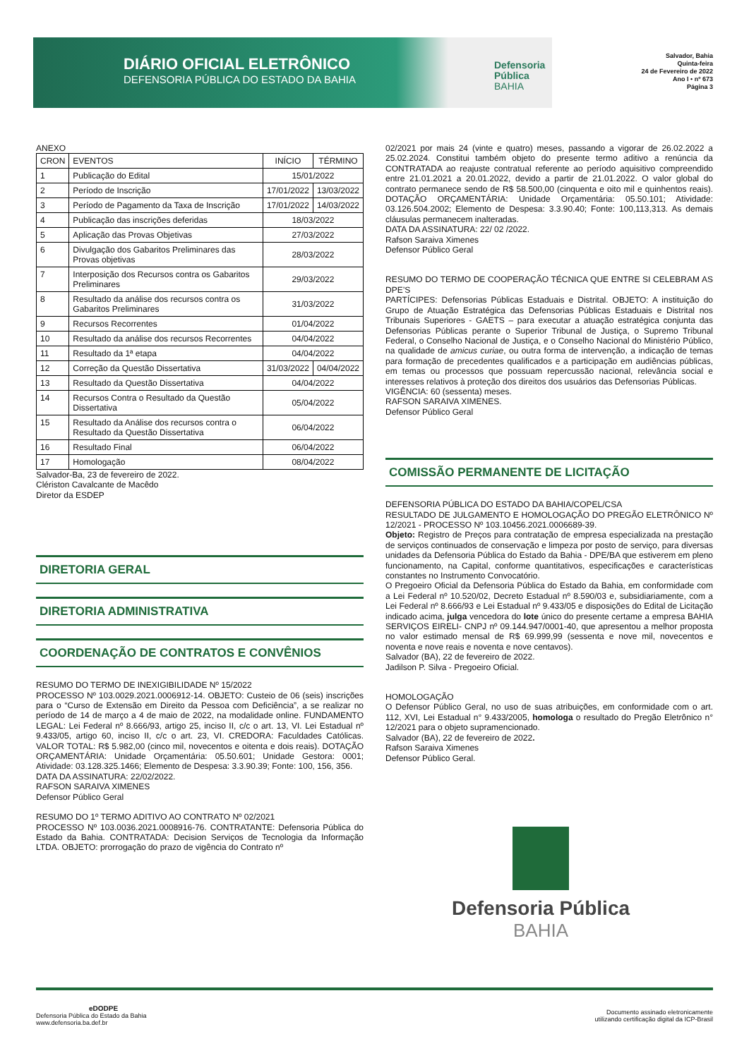DIÁRIO OFICIAL ELETRÔNICO
DEFENSORIA PÚBLICA DO ESTADO DA BAHIA
Defensoria
Pública
BAHIA
Salvador, Bahia
Quinta-feira
24 de Fevereiro de 2022
Ano I • nº 673
Página 3
ANEXO
| CRON | EVENTOS | INÍCIO | TÉRMINO |
| --- | --- | --- | --- |
| 1 | Publicação do Edital | 15/01/2022 | |
| 2 | Período de Inscrição | 17/01/2022 | 13/03/2022 |
| 3 | Período de Pagamento da Taxa de Inscrição | 17/01/2022 | 14/03/2022 |
| 4 | Publicação das inscrições deferidas | 18/03/2022 | |
| 5 | Aplicação das Provas Objetivas | 27/03/2022 | |
| 6 | Divulgação dos Gabaritos Preliminares das Provas objetivas | 28/03/2022 | |
| 7 | Interposição dos Recursos contra os Gabaritos Preliminares | 29/03/2022 | |
| 8 | Resultado da análise dos recursos contra os Gabaritos Preliminares | 31/03/2022 | |
| 9 | Recursos Recorrentes | 01/04/2022 | |
| 10 | Resultado da análise dos recursos Recorrentes | 04/04/2022 | |
| 11 | Resultado da 1ª etapa | 04/04/2022 | |
| 12 | Correção da Questão Dissertativa | 31/03/2022 | 04/04/2022 |
| 13 | Resultado da Questão Dissertativa | 04/04/2022 | |
| 14 | Recursos Contra o Resultado da Questão Dissertativa | 05/04/2022 | |
| 15 | Resultado da Análise dos recursos contra o Resultado da Questão Dissertativa | 06/04/2022 | |
| 16 | Resultado Final | 06/04/2022 | |
| 17 | Homologação | 08/04/2022 | |
Salvador-Ba, 23 de fevereiro de 2022.
Clériston Cavalcante de Macêdo
Diretor da ESDEP
DIRETORIA GERAL
DIRETORIA ADMINISTRATIVA
COORDENAÇÃO DE CONTRATOS E CONVÊNIOS
RESUMO DO TERMO DE INEXIGIBILIDADE Nº 15/2022
PROCESSO Nº 103.0029.2021.0006912-14. OBJETO: Custeio de 06 (seis) inscrições para o “Curso de Extensão em Direito da Pessoa com Deficiência”, a se realizar no período de 14 de março a 4 de maio de 2022, na modalidade online. FUNDAMENTO LEGAL: Lei Federal nº 8.666/93, artigo 25, inciso II, c/c o art. 13, VI. Lei Estadual nº 9.433/05, artigo 60, inciso II, c/c o art. 23, VI. CREDORA: Faculdades Católicas. VALOR TOTAL: R$ 5.982,00 (cinco mil, novecentos e oitenta e dois reais). DOTAÇÃO ORÇAMENTÁRIA: Unidade Orçamentária: 05.50.601; Unidade Gestora: 0001; Atividade: 03.128.325.1466; Elemento de Despesa: 3.3.90.39; Fonte: 100, 156, 356.
DATA DA ASSINATURA: 22/02/2022.
RAFSON SARAIVA XIMENES
Defensor Público Geral
RESUMO DO 1º TERMO ADITIVO AO CONTRATO Nº 02/2021
PROCESSO Nº 103.0036.2021.0008916-76. CONTRATANTE: Defensoria Pública do Estado da Bahia. CONTRATADA: Decision Serviços de Tecnologia da Informação LTDA. OBJETO: prorrogação do prazo de vigência do Contrato nº
02/2021 por mais 24 (vinte e quatro) meses, passando a vigorar de 26.02.2022 a 25.02.2024. Constitui também objeto do presente termo aditivo a renúncia da CONTRATADA ao reajuste contratual referente ao período aquisitivo compreendido entre 21.01.2021 a 20.01.2022, devido a partir de 21.01.2022. O valor global do contrato permanece sendo de R$ 58.500,00 (cinquenta e oito mil e quinhentos reais). DOTAÇÃO ORÇAMENTÁRIA: Unidade Orçamentária: 05.50.101; Atividade: 03.126.504.2002; Elemento de Despesa: 3.3.90.40; Fonte: 100,113,313. As demais cláusulas permanecem inalteradas.
DATA DA ASSINATURA: 22/ 02 /2022.
Rafson Saraiva Ximenes
Defensor Público Geral
RESUMO DO TERMO DE COOPERAÇÃO TÉCNICA QUE ENTRE SI CELEBRAM AS DPE’S
PARTÍCIPES: Defensorias Públicas Estaduais e Distrital. OBJETO: A instituição do Grupo de Atuação Estratégica das Defensorias Públicas Estaduais e Distrital nos Tribunais Superiores - GAETS – para executar a atuação estratégica conjunta das Defensorias Públicas perante o Superior Tribunal de Justiça, o Supremo Tribunal Federal, o Conselho Nacional de Justiça, e o Conselho Nacional do Ministério Público, na qualidade de amicus curiae, ou outra forma de intervenção, a indicação de temas para formação de precedentes qualificados e a participação em audiências públicas, em temas ou processos que possuam repercussão nacional, relevância social e interesses relativos à proteção dos direitos dos usuários das Defensorias Públicas.
VIGÊNCIA: 60 (sessenta) meses.
RAFSON SARAIVA XIMENES.
Defensor Público Geral
COMISSÃO PERMANENTE DE LICITAÇÃO
DEFENSORIA PÚBLICA DO ESTADO DA BAHIA/COPEL/CSA
RESULTADO DE JULGAMENTO E HOMOLOGAÇÃO DO PREGÃO ELETRÔNICO Nº 12/2021 - PROCESSO Nº 103.10456.2021.0006689-39.
Objeto: Registro de Preços para contratação de empresa especializada na prestação de serviços continuados de conservação e limpeza por posto de serviço, para diversas unidades da Defensoria Pública do Estado da Bahia - DPE/BA que estiverem em pleno funcionamento, na Capital, conforme quantitativos, especificações e características constantes no Instrumento Convocatório.
O Pregoeiro Oficial da Defensoria Pública do Estado da Bahia, em conformidade com a Lei Federal nº 10.520/02, Decreto Estadual nº 8.590/03 e, subsidiariamente, com a Lei Federal nº 8.666/93 e Lei Estadual nº 9.433/05 e disposições do Edital de Licitação indicado acima, julga vencedora do lote único do presente certame a empresa BAHIA SERVIÇOS EIRELI- CNPJ nº 09.144.947/0001-40, que apresentou a melhor proposta no valor estimado mensal de R$ 69.999,99 (sessenta e nove mil, novecentos e noventa e nove reais e noventa e nove centavos).
Salvador (BA), 22 de fevereiro de 2022.
Jadilson P. Silva - Pregoeiro Oficial.
HOMOLOGAÇÃO
O Defensor Público Geral, no uso de suas atribuições, em conformidade com o art. 112, XVI, Lei Estadual n° 9.433/2005, homologa o resultado do Pregão Eletrônico n° 12/2021 para o objeto supramencionado.
Salvador (BA), 22 de fevereiro de 2022.
Rafson Saraiva Ximenes
Defensor Público Geral.
Defensoria Pública
BAHIA
eDODPE
Defensoria Pública do Estado da Bahia
www.defensoria.ba.def.br
Documento assinado eletronicamente
utilizando certificação digital da ICP-Brasil